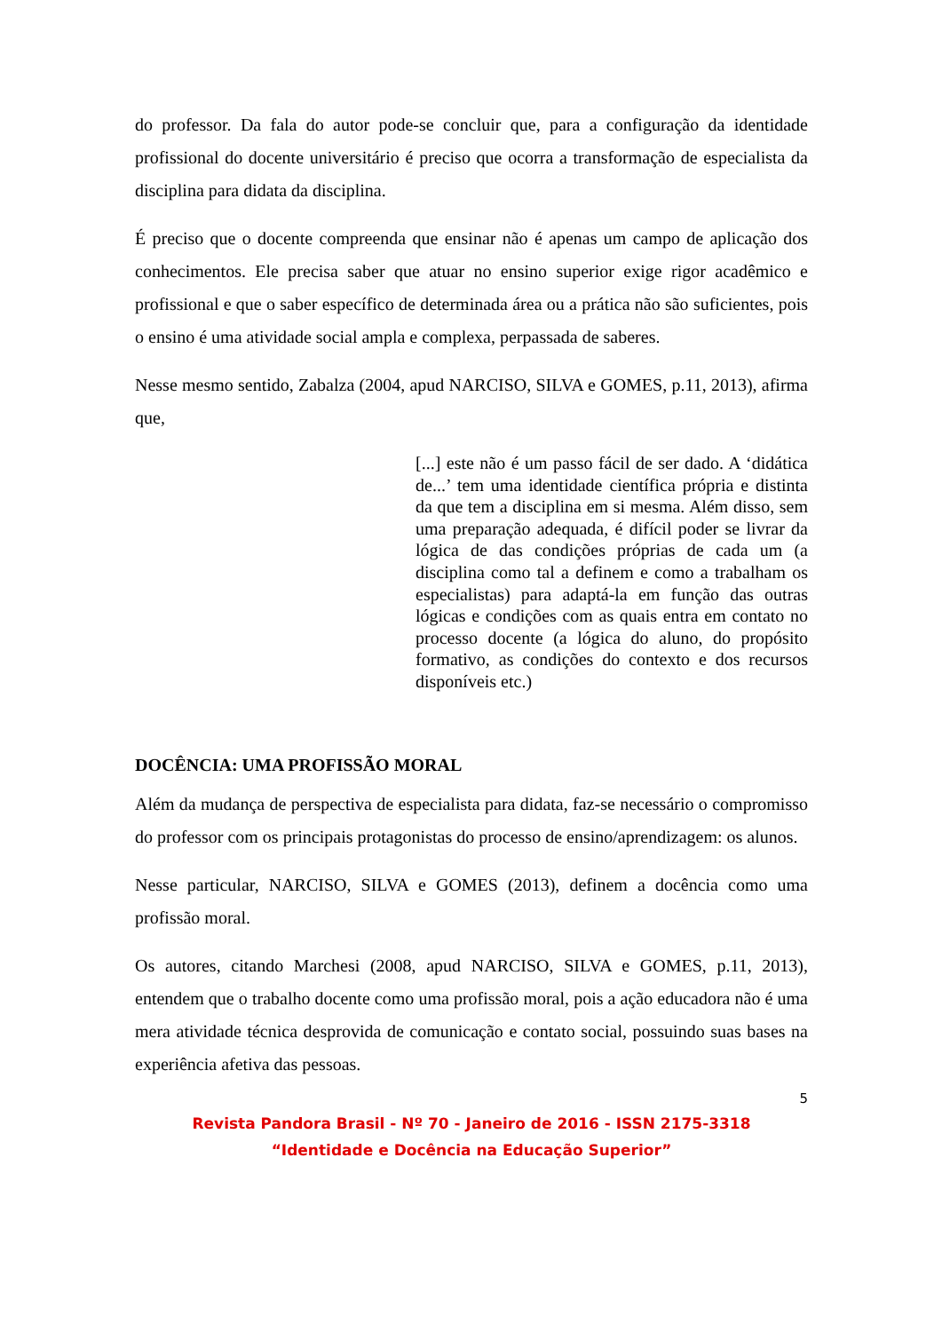do professor. Da fala do autor pode-se concluir que, para a configuração da identidade profissional do docente universitário é preciso que ocorra a transformação de especialista da disciplina para didata da disciplina.
É preciso que o docente compreenda que ensinar não é apenas um campo de aplicação dos conhecimentos. Ele precisa saber que atuar no ensino superior exige rigor acadêmico e profissional e que o saber específico de determinada área ou a prática não são suficientes, pois o ensino é uma atividade social ampla e complexa, perpassada de saberes.
Nesse mesmo sentido, Zabalza (2004, apud NARCISO, SILVA e GOMES, p.11, 2013), afirma que,
[...] este não é um passo fácil de ser dado. A ‘didática de...’ tem uma identidade científica própria e distinta da que tem a disciplina em si mesma. Além disso, sem uma preparação adequada, é difícil poder se livrar da lógica de das condições próprias de cada um (a disciplina como tal a definem e como a trabalham os especialistas) para adaptá-la em função das outras lógicas e condições com as quais entra em contato no processo docente (a lógica do aluno, do propósito formativo, as condições do contexto e dos recursos disponíveis etc.)
DOCÊNCIA: UMA PROFISSÃO MORAL
Além da mudança de perspectiva de especialista para didata, faz-se necessário o compromisso do professor com os principais protagonistas do processo de ensino/aprendizagem: os alunos.
Nesse particular, NARCISO, SILVA e GOMES (2013), definem a docência como uma profissão moral.
Os autores, citando Marchesi (2008, apud NARCISO, SILVA e GOMES, p.11, 2013), entendem que o trabalho docente como uma profissão moral, pois a ação educadora não é uma mera atividade técnica desprovida de comunicação e contato social, possuindo suas bases na experiência afetiva das pessoas.
5
Revista Pandora Brasil - Nº 70 - Janeiro de 2016 - ISSN 2175-3318
“Identidade e Docência na Educação Superior”